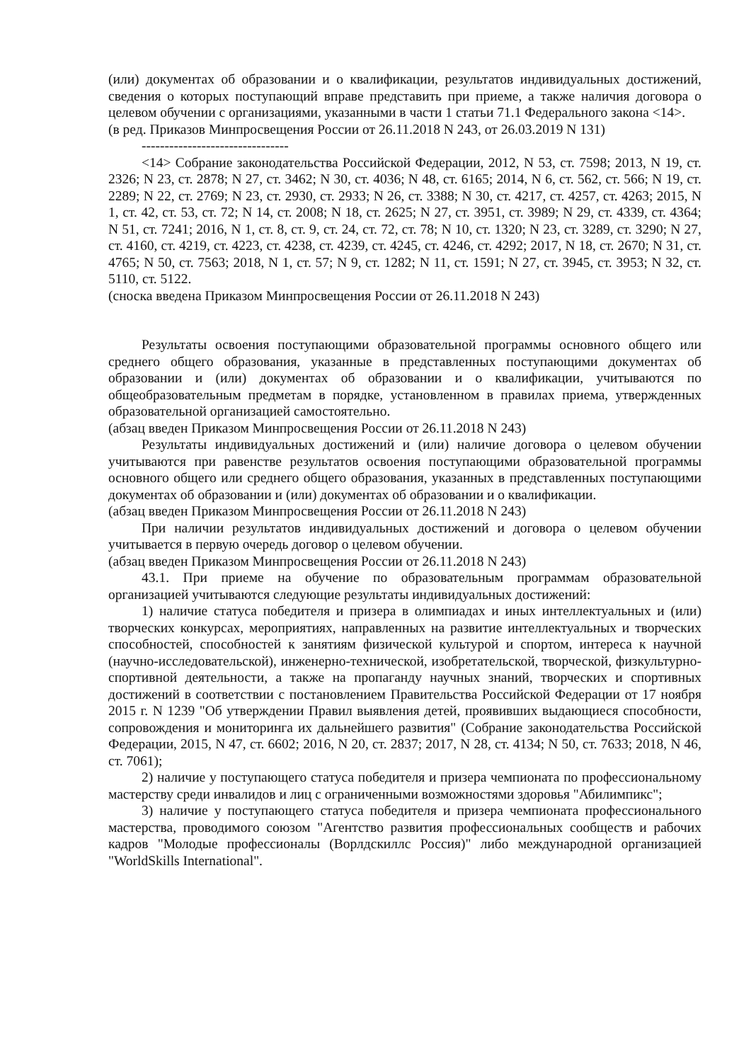(или) документах об образовании и о квалификации, результатов индивидуальных достижений, сведения о которых поступающий вправе представить при приеме, а также наличия договора о целевом обучении с организациями, указанными в части 1 статьи 71.1 Федерального закона <14>.
(в ред. Приказов Минпросвещения России от 26.11.2018 N 243, от 26.03.2019 N 131)
--------------------------------
<14> Собрание законодательства Российской Федерации, 2012, N 53, ст. 7598; 2013, N 19, ст. 2326; N 23, ст. 2878; N 27, ст. 3462; N 30, ст. 4036; N 48, ст. 6165; 2014, N 6, ст. 562, ст. 566; N 19, ст. 2289; N 22, ст. 2769; N 23, ст. 2930, ст. 2933; N 26, ст. 3388; N 30, ст. 4217, ст. 4257, ст. 4263; 2015, N 1, ст. 42, ст. 53, ст. 72; N 14, ст. 2008; N 18, ст. 2625; N 27, ст. 3951, ст. 3989; N 29, ст. 4339, ст. 4364; N 51, ст. 7241; 2016, N 1, ст. 8, ст. 9, ст. 24, ст. 72, ст. 78; N 10, ст. 1320; N 23, ст. 3289, ст. 3290; N 27, ст. 4160, ст. 4219, ст. 4223, ст. 4238, ст. 4239, ст. 4245, ст. 4246, ст. 4292; 2017, N 18, ст. 2670; N 31, ст. 4765; N 50, ст. 7563; 2018, N 1, ст. 57; N 9, ст. 1282; N 11, ст. 1591; N 27, ст. 3945, ст. 3953; N 32, ст. 5110, ст. 5122.
(сноска введена Приказом Минпросвещения России от 26.11.2018 N 243)
Результаты освоения поступающими образовательной программы основного общего или среднего общего образования, указанные в представленных поступающими документах об образовании и (или) документах об образовании и о квалификации, учитываются по общеобразовательным предметам в порядке, установленном в правилах приема, утвержденных образовательной организацией самостоятельно.
(абзац введен Приказом Минпросвещения России от 26.11.2018 N 243)
Результаты индивидуальных достижений и (или) наличие договора о целевом обучении учитываются при равенстве результатов освоения поступающими образовательной программы основного общего или среднего общего образования, указанных в представленных поступающими документах об образовании и (или) документах об образовании и о квалификации.
(абзац введен Приказом Минпросвещения России от 26.11.2018 N 243)
При наличии результатов индивидуальных достижений и договора о целевом обучении учитывается в первую очередь договор о целевом обучении.
(абзац введен Приказом Минпросвещения России от 26.11.2018 N 243)
43.1. При приеме на обучение по образовательным программам образовательной организацией учитываются следующие результаты индивидуальных достижений:
1) наличие статуса победителя и призера в олимпиадах и иных интеллектуальных и (или) творческих конкурсах, мероприятиях, направленных на развитие интеллектуальных и творческих способностей, способностей к занятиям физической культурой и спортом, интереса к научной (научно-исследовательской), инженерно-технической, изобретательской, творческой, физкультурно-спортивной деятельности, а также на пропаганду научных знаний, творческих и спортивных достижений в соответствии с постановлением Правительства Российской Федерации от 17 ноября 2015 г. N 1239 "Об утверждении Правил выявления детей, проявивших выдающиеся способности, сопровождения и мониторинга их дальнейшего развития" (Собрание законодательства Российской Федерации, 2015, N 47, ст. 6602; 2016, N 20, ст. 2837; 2017, N 28, ст. 4134; N 50, ст. 7633; 2018, N 46, ст. 7061);
2) наличие у поступающего статуса победителя и призера чемпионата по профессиональному мастерству среди инвалидов и лиц с ограниченными возможностями здоровья "Абилимпикс";
3) наличие у поступающего статуса победителя и призера чемпионата профессионального мастерства, проводимого союзом "Агентство развития профессиональных сообществ и рабочих кадров "Молодые профессионалы (Ворлдскиллс Россия)" либо международной организацией "WorldSkills International".